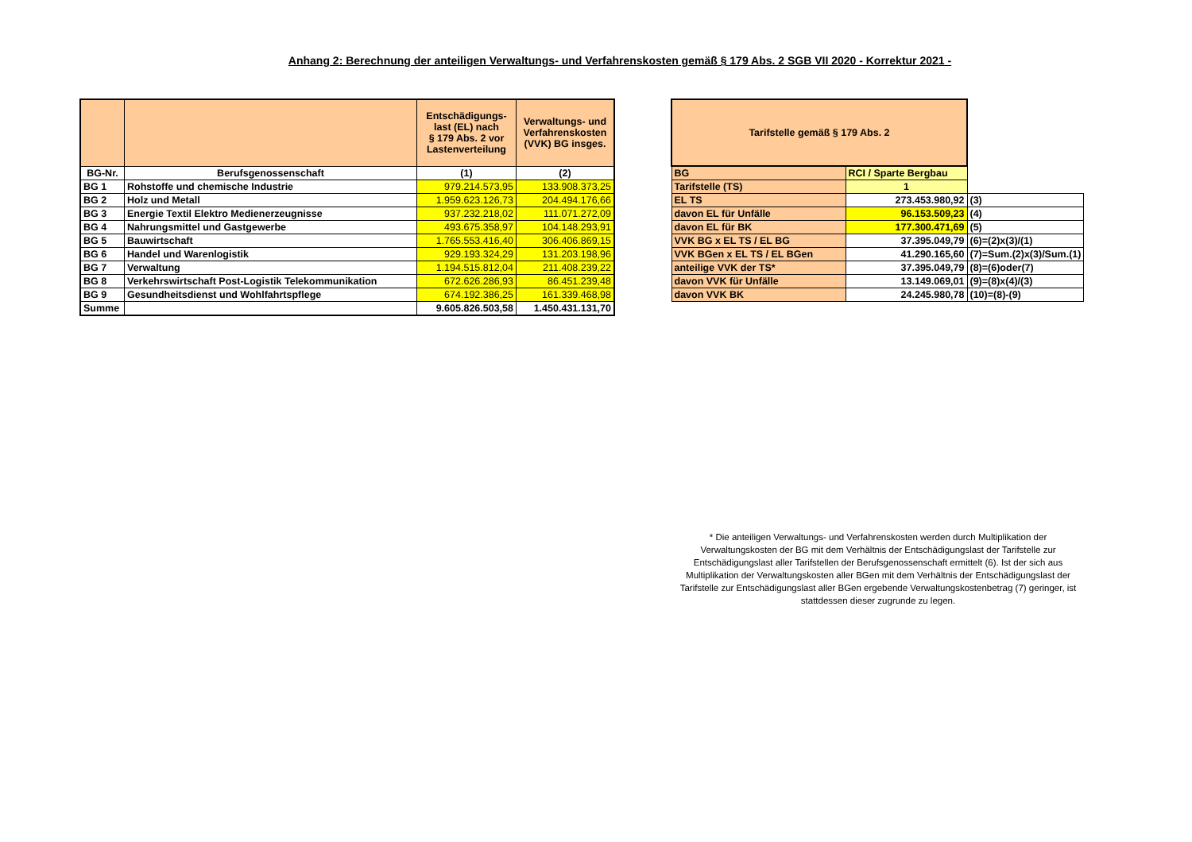Anhang 2: Berechnung der anteiligen Verwaltungs- und Verfahrenskosten gemäß § 179 Abs. 2 SGB VII 2020 - Korrektur 2021 -
| | | Entschädigungs- last (EL) nach § 179 Abs. 2 vor Lastenverteilung | Verwaltungs- und Verfahrenskosten (VVK) BG insges. |
| --- | --- | --- | --- |
| BG-Nr. | Berufsgenossenschaft | (1) | (2) |
| BG 1 | Rohstoffe und chemische Industrie | 979.214.573,95 | 133.908.373,25 |
| BG 2 | Holz und Metall | 1.959.623.126,73 | 204.494.176,66 |
| BG 3 | Energie Textil Elektro Medienerzeugnisse | 937.232.218,02 | 111.071.272,09 |
| BG 4 | Nahrungsmittel und Gastgewerbe | 493.675.358,97 | 104.148.293,91 |
| BG 5 | Bauwirtschaft | 1.765.553.416,40 | 306.406.869,15 |
| BG 6 | Handel und Warenlogistik | 929.193.324,29 | 131.203.198,96 |
| BG 7 | Verwaltung | 1.194.515.812,04 | 211.408.239,22 |
| BG 8 | Verkehrswirtschaft Post-Logistik Telekommunikation | 672.626.286,93 | 86.451.239,48 |
| BG 9 | Gesundheitsdienst und Wohlfahrtspflege | 674.192.386,25 | 161.339.468,98 |
| Summe | | 9.605.826.503,58 | 1.450.431.131,70 |
| Tarifstelle gemäß § 179 Abs. 2 | | |
| BG | RCI / Sparte Bergbau | |
| Tarifstelle (TS) | 1 | |
| EL TS | 273.453.980,92 | (3) |
| davon EL für Unfälle | 96.153.509,23 | (4) |
| davon EL für BK | 177.300.471,69 | (5) |
| VVK BG x EL TS / EL BG | 37.395.049,79 | (6)=(2)x(3)/(1) |
| VVK BGen x EL TS / EL BGen | 41.290.165,60 | (7)=Sum.(2)x(3)/Sum.(1) |
| anteilige VVK der TS* | 37.395.049,79 | (8)=(6)oder(7) |
| davon VVK für Unfälle | 13.149.069,01 | (9)=(8)x(4)/(3) |
| davon VVK BK | 24.245.980,78 | (10)=(8)-(9) |
* Die anteiligen Verwaltungs- und Verfahrenskosten werden durch Multiplikation der Verwaltungskosten der BG mit dem Verhältnis der Entschädigungslast der Tarifstelle zur Entschädigungslast aller Tarifstellen der Berufsgenossenschaft ermittelt (6). Ist der sich aus Multiplikation der Verwaltungskosten aller BGen mit dem Verhältnis der Entschädigungslast der Tarifstelle zur Entschädigungslast aller BGen ergebende Verwaltungskostenbetrag (7) geringer, ist stattdessen dieser zugrunde zu legen.